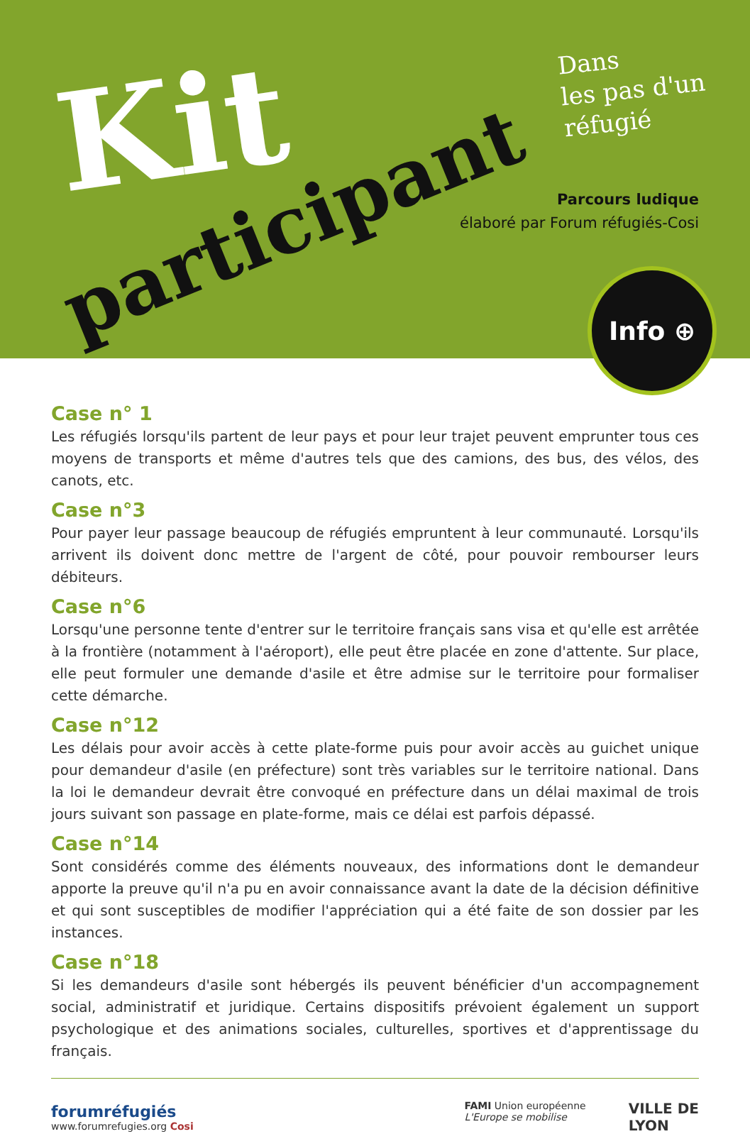Kit
participant
Dans
les pas d'un
réfugié
Parcours ludique
élaboré par Forum réfugiés-Cosi
Info ⊕
Case n° 1
Les réfugiés lorsqu'ils partent de leur pays et pour leur trajet peuvent emprunter tous ces moyens de transports et même d'autres tels que des camions, des bus, des vélos, des canots, etc.
Case n°3
Pour payer leur passage beaucoup de réfugiés empruntent à leur communauté. Lorsqu'ils arrivent ils doivent donc mettre de l'argent de côté, pour pouvoir rembourser leurs débiteurs.
Case n°6
Lorsqu'une personne tente d'entrer sur le territoire français sans visa et qu'elle est arrêtée à la frontière (notamment à l'aéroport), elle peut être placée en zone d'attente. Sur place, elle peut formuler une demande d'asile et être admise sur le territoire pour formaliser cette démarche.
Case n°12
Les délais pour avoir accès à cette plate-forme puis pour avoir accès au guichet unique pour demandeur d'asile (en préfecture) sont très variables sur le territoire national. Dans la loi le demandeur devrait être convoqué en préfecture dans un délai maximal de trois jours suivant son passage en plate-forme, mais ce délai est parfois dépassé.
Case n°14
Sont considérés comme des éléments nouveaux, des informations dont le demandeur apporte la preuve qu'il n'a pu en avoir connaissance avant la date de la décision définitive et qui sont susceptibles de modifier l'appréciation qui a été faite de son dossier par les instances.
Case n°18
Si les demandeurs d'asile sont hébergés ils peuvent bénéficier d'un accompagnement social, administratif et juridique. Certains dispositifs prévoient également un support psychologique et des animations sociales, culturelles, sportives et d'apprentissage du français.
forumréfugiés
www.forumrefugies.org Cosi
FAMI Union européenne
L'Europe se mobilise
VILLE DE
LYON